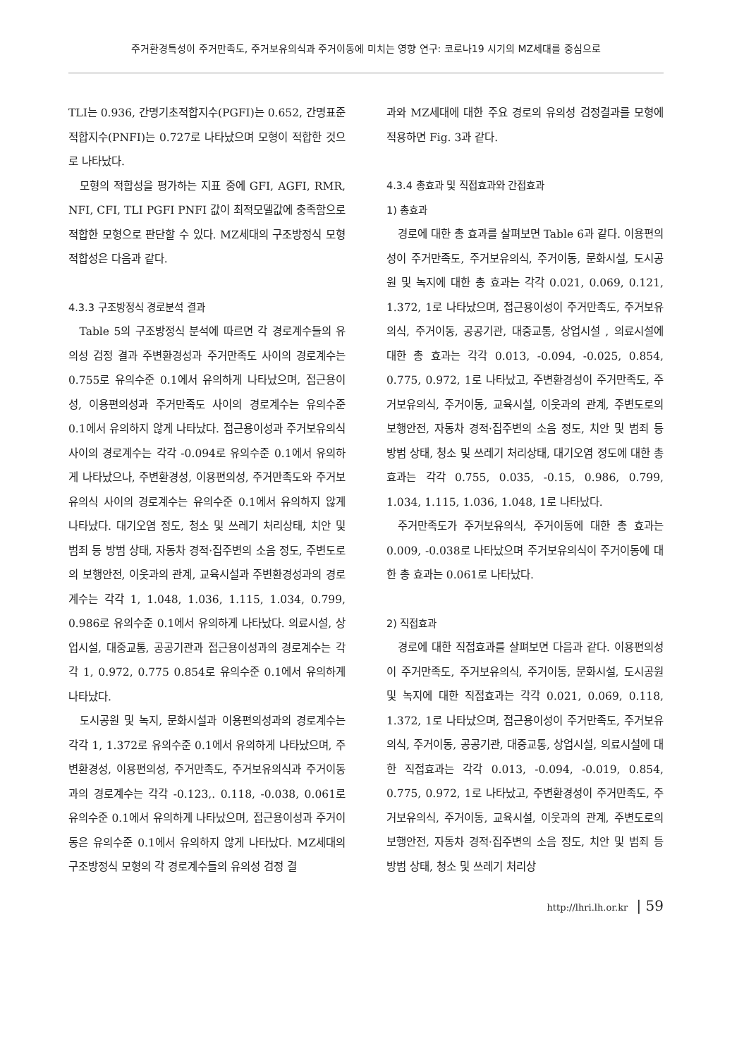주거환경특성이 주거만족도, 주거보유의식과 주거이동에 미치는 영향 연구: 코로나19 시기의 MZ세대를 중심으로
TLI는 0.936, 간명기초적합지수(PGFI)는 0.652, 간명표준적합지수(PNFI)는 0.727로 나타났으며 모형이 적합한 것으로 나타났다.
모형의 적합성을 평가하는 지표 중에 GFI, AGFI, RMR, NFI, CFI, TLI PGFI PNFI 값이 최적모델값에 충족함으로 적합한 모형으로 판단할 수 있다. MZ세대의 구조방정식 모형 적합성은 다음과 같다.
4.3.3 구조방정식 경로분석 결과
Table 5의 구조방정식 분석에 따르면 각 경로계수들의 유의성 검정 결과 주변환경성과 주거만족도 사이의 경로계수는 0.755로 유의수준 0.1에서 유의하게 나타났으며, 접근용이성, 이용편의성과 주거만족도 사이의 경로계수는 유의수준 0.1에서 유의하지 않게 나타났다. 접근용이성과 주거보유의식 사이의 경로계수는 각각 -0.094로 유의수준 0.1에서 유의하게 나타났으나, 주변환경성, 이용편의성, 주거만족도와 주거보유의식 사이의 경로계수는 유의수준 0.1에서 유의하지 않게 나타났다. 대기오염 정도, 청소 및 쓰레기 처리상태, 치안 및 범죄 등 방범 상태, 자동차 경적·집주변의 소음 정도, 주변도로의 보행안전, 이웃과의 관계, 교육시설과 주변환경성과의 경로계수는 각각 1, 1.048, 1.036, 1.115, 1.034, 0.799, 0.986로 유의수준 0.1에서 유의하게 나타났다. 의료시설, 상업시설, 대중교통, 공공기관과 접근용이성과의 경로계수는 각각 1, 0.972, 0.775 0.854로 유의수준 0.1에서 유의하게 나타났다.
도시공원 및 녹지, 문화시설과 이용편의성과의 경로계수는 각각 1, 1.372로 유의수준 0.1에서 유의하게 나타났으며, 주변환경성, 이용편의성, 주거만족도, 주거보유의식과 주거이동과의 경로계수는 각각 -0.123,. 0.118, -0.038, 0.061로 유의수준 0.1에서 유의하게 나타났으며, 접근용이성과 주거이동은 유의수준 0.1에서 유의하지 않게 나타났다. MZ세대의 구조방정식 모형의 각 경로계수들의 유의성 검정 결
과와 MZ세대에 대한 주요 경로의 유의성 검정결과를 모형에 적용하면 Fig. 3과 같다.
4.3.4 총효과 및 직접효과와 간접효과
1) 총효과
경로에 대한 총 효과를 살펴보면 Table 6과 같다. 이용편의성이 주거만족도, 주거보유의식, 주거이동, 문화시설, 도시공원 및 녹지에 대한 총 효과는 각각 0.021, 0.069, 0.121, 1.372, 1로 나타났으며, 접근용이성이 주거만족도, 주거보유의식, 주거이동, 공공기관, 대중교통, 상업시설 , 의료시설에 대한 총 효과는 각각 0.013, -0.094, -0.025, 0.854, 0.775, 0.972, 1로 나타났고, 주변환경성이 주거만족도, 주거보유의식, 주거이동, 교육시설, 이웃과의 관계, 주변도로의 보행안전, 자동차 경적·집주변의 소음 정도, 치안 및 범죄 등 방범 상태, 청소 및 쓰레기 처리상태, 대기오염 정도에 대한 총 효과는 각각 0.755, 0.035, -0.15, 0.986, 0.799, 1.034, 1.115, 1.036, 1.048, 1로 나타났다.
주거만족도가 주거보유의식, 주거이동에 대한 총 효과는 0.009, -0.038로 나타났으며 주거보유의식이 주거이동에 대한 총 효과는 0.061로 나타났다.
2) 직접효과
경로에 대한 직접효과를 살펴보면 다음과 같다. 이용편의성이 주거만족도, 주거보유의식, 주거이동, 문화시설, 도시공원 및 녹지에 대한 직접효과는 각각 0.021, 0.069, 0.118, 1.372, 1로 나타났으며, 접근용이성이 주거만족도, 주거보유의식, 주거이동, 공공기관, 대중교통, 상업시설, 의료시설에 대한 직접효과는 각각 0.013, -0.094, -0.019, 0.854, 0.775, 0.972, 1로 나타났고, 주변환경성이 주거만족도, 주거보유의식, 주거이동, 교육시설, 이웃과의 관계, 주변도로의 보행안전, 자동차 경적·집주변의 소음 정도, 치안 및 범죄 등 방범 상태, 청소 및 쓰레기 처리상
http://lhri.lh.or.kr | 59